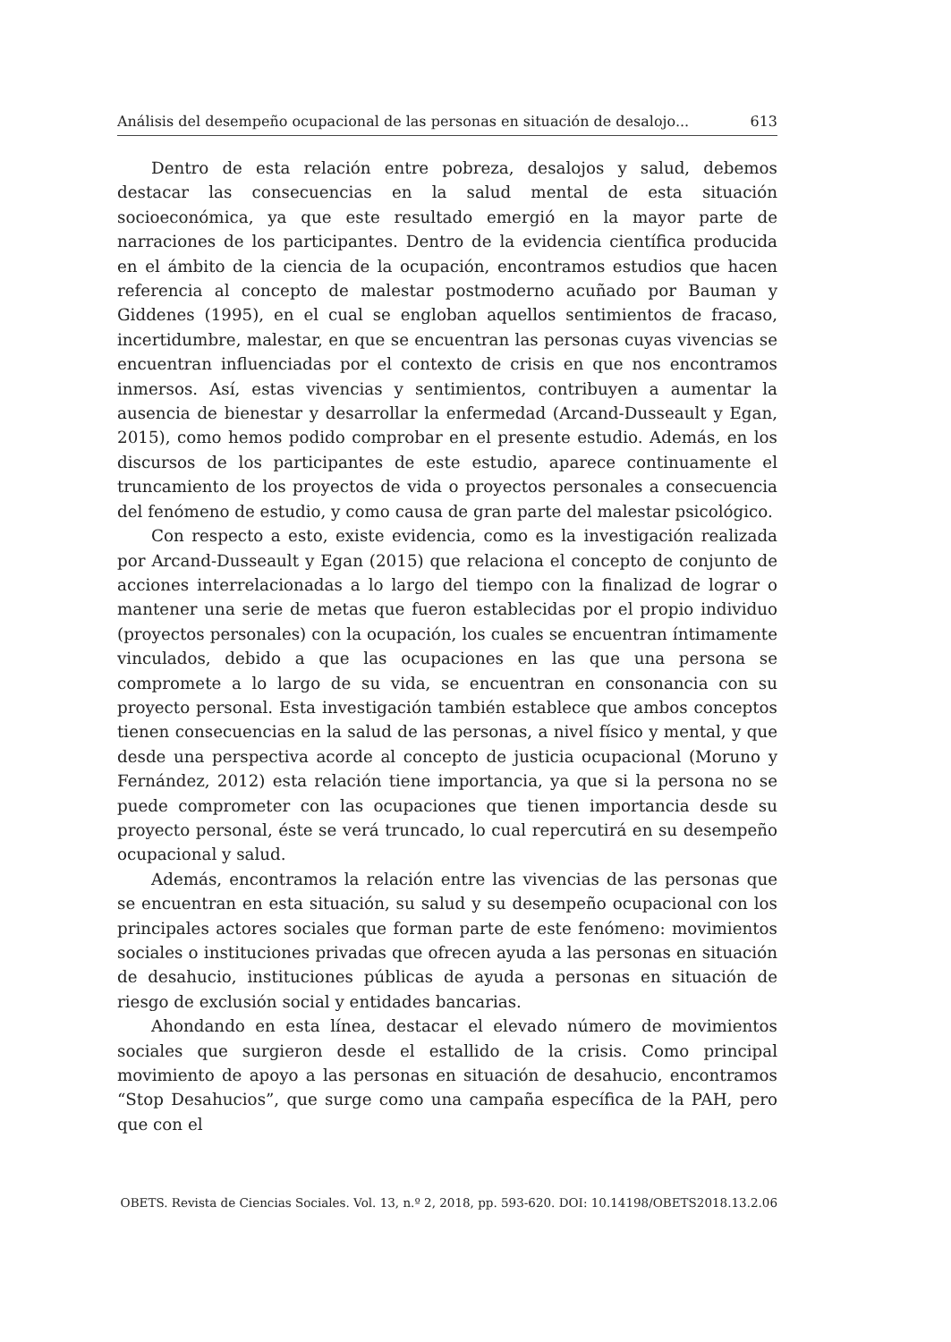Análisis del desempeño ocupacional de las personas en situación de desalojo... 613
Dentro de esta relación entre pobreza, desalojos y salud, debemos destacar las consecuencias en la salud mental de esta situación socioeconómica, ya que este resultado emergió en la mayor parte de narraciones de los participantes. Dentro de la evidencia científica producida en el ámbito de la ciencia de la ocupación, encontramos estudios que hacen referencia al concepto de malestar postmoderno acuñado por Bauman y Giddenes (1995), en el cual se engloban aquellos sentimientos de fracaso, incertidumbre, malestar, en que se encuentran las personas cuyas vivencias se encuentran influenciadas por el contexto de crisis en que nos encontramos inmersos. Así, estas vivencias y sentimientos, contribuyen a aumentar la ausencia de bienestar y desarrollar la enfermedad (Arcand-Dusseault y Egan, 2015), como hemos podido comprobar en el presente estudio. Además, en los discursos de los participantes de este estudio, aparece continuamente el truncamiento de los proyectos de vida o proyectos personales a consecuencia del fenómeno de estudio, y como causa de gran parte del malestar psicológico.
Con respecto a esto, existe evidencia, como es la investigación realizada por Arcand-Dusseault y Egan (2015) que relaciona el concepto de conjunto de acciones interrelacionadas a lo largo del tiempo con la finalizad de lograr o mantener una serie de metas que fueron establecidas por el propio individuo (proyectos personales) con la ocupación, los cuales se encuentran íntimamente vinculados, debido a que las ocupaciones en las que una persona se compromete a lo largo de su vida, se encuentran en consonancia con su proyecto personal. Esta investigación también establece que ambos conceptos tienen consecuencias en la salud de las personas, a nivel físico y mental, y que desde una perspectiva acorde al concepto de justicia ocupacional (Moruno y Fernández, 2012) esta relación tiene importancia, ya que si la persona no se puede comprometer con las ocupaciones que tienen importancia desde su proyecto personal, éste se verá truncado, lo cual repercutirá en su desempeño ocupacional y salud.
Además, encontramos la relación entre las vivencias de las personas que se encuentran en esta situación, su salud y su desempeño ocupacional con los principales actores sociales que forman parte de este fenómeno: movimientos sociales o instituciones privadas que ofrecen ayuda a las personas en situación de desahucio, instituciones públicas de ayuda a personas en situación de riesgo de exclusión social y entidades bancarias.
Ahondando en esta línea, destacar el elevado número de movimientos sociales que surgieron desde el estallido de la crisis. Como principal movimiento de apoyo a las personas en situación de desahucio, encontramos “Stop Desahucios”, que surge como una campaña específica de la PAH, pero que con el
OBETS. Revista de Ciencias Sociales. Vol. 13, n.º 2, 2018, pp. 593-620. DOI: 10.14198/OBETS2018.13.2.06